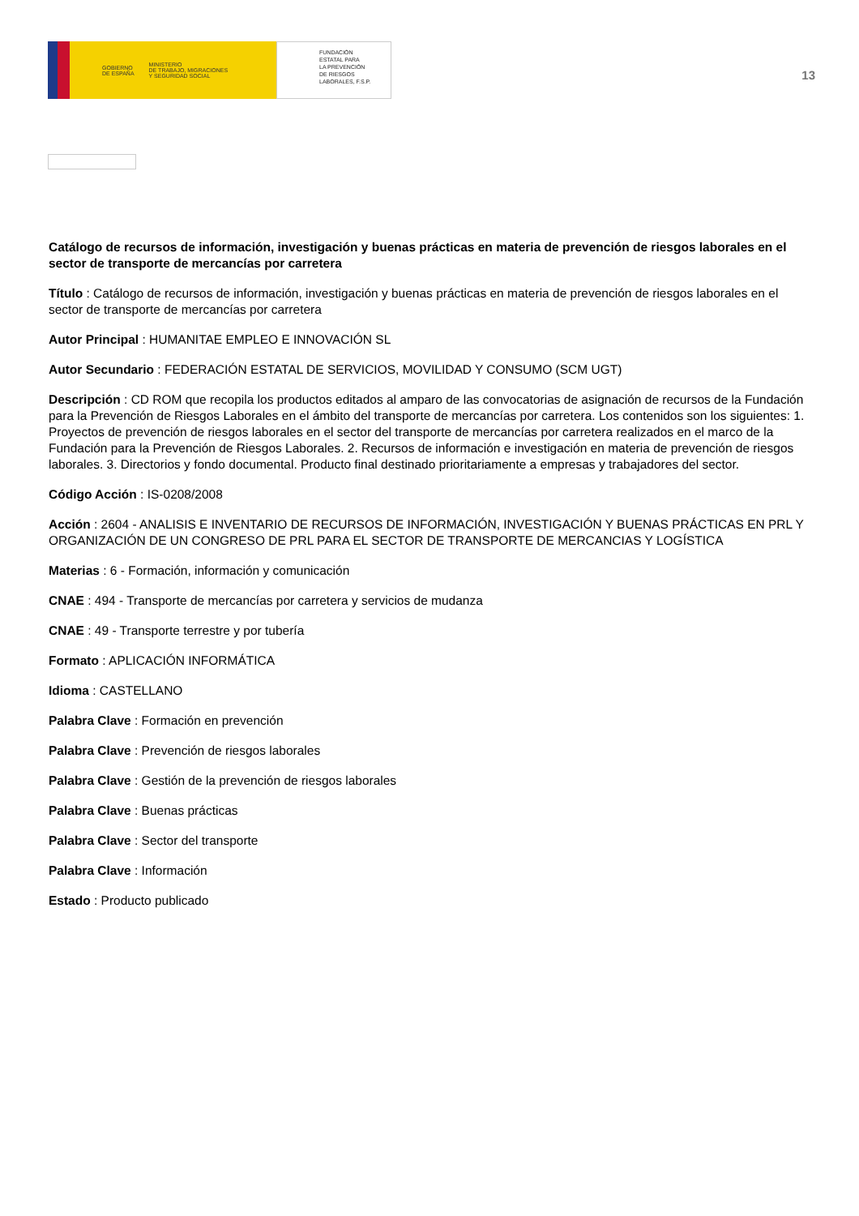GOBIERNO
DE ESPAÑA
MINISTERIO
DE TRABAJO, MIGRACIONES
Y SEGURIDAD SOCIAL
FUNDACIÓN
ESTATAL PARA
LA PREVENCIÓN
DE RIESGOS
LABORALES, F.S.P.
13
Catálogo de recursos de información, investigación y buenas prácticas en materia de prevención de riesgos laborales en el sector de transporte de mercancías por carretera
Título : Catálogo de recursos de información, investigación y buenas prácticas en materia de prevención de riesgos laborales en el sector de transporte de mercancías por carretera
Autor Principal : HUMANITAE EMPLEO E INNOVACIÓN SL
Autor Secundario : FEDERACIÓN ESTATAL DE SERVICIOS, MOVILIDAD Y CONSUMO (SCM UGT)
Descripción : CD ROM que recopila los productos editados al amparo de las convocatorias de asignación de recursos de la Fundación para la Prevención de Riesgos Laborales en el ámbito del transporte de mercancías por carretera. Los contenidos son los siguientes: 1. Proyectos de prevención de riesgos laborales en el sector del transporte de mercancías por carretera realizados en el marco de la Fundación para la Prevención de Riesgos Laborales. 2. Recursos de información e investigación en materia de prevención de riesgos laborales. 3. Directorios y fondo documental. Producto final destinado prioritariamente a empresas y trabajadores del sector.
Código Acción : IS-0208/2008
Acción : 2604 - ANALISIS E INVENTARIO DE RECURSOS DE INFORMACIÓN, INVESTIGACIÓN Y BUENAS PRÁCTICAS EN PRL Y ORGANIZACIÓN DE UN CONGRESO DE PRL PARA EL SECTOR DE TRANSPORTE DE MERCANCIAS Y LOGÍSTICA
Materias : 6 - Formación, información y comunicación
CNAE : 494 - Transporte de mercancías por carretera y servicios de mudanza
CNAE : 49 - Transporte terrestre y por tubería
Formato : APLICACIÓN INFORMÁTICA
Idioma : CASTELLANO
Palabra Clave : Formación en prevención
Palabra Clave : Prevención de riesgos laborales
Palabra Clave : Gestión de la prevención de riesgos laborales
Palabra Clave : Buenas prácticas
Palabra Clave : Sector del transporte
Palabra Clave : Información
Estado : Producto publicado